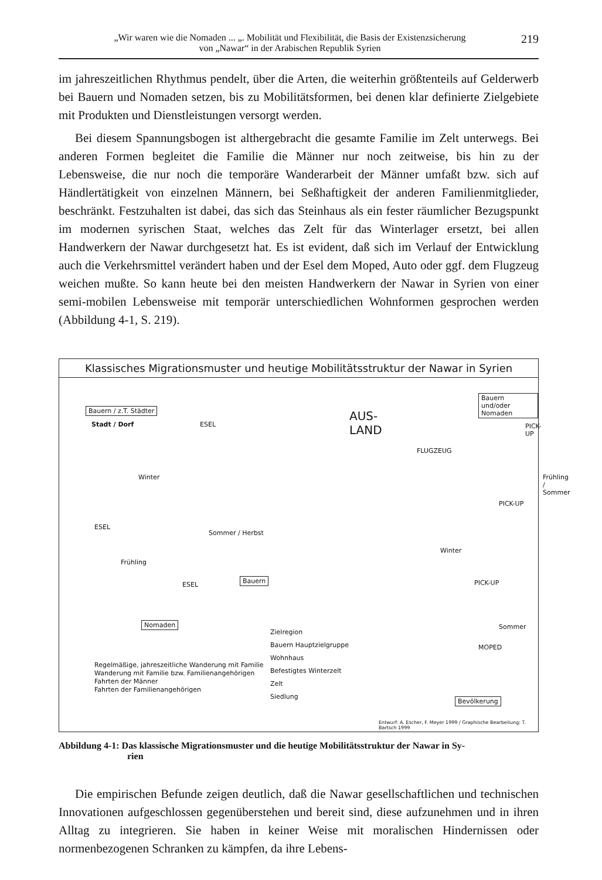„Wir waren wie die Nomaden ... „. Mobilität und Flexibilität, die Basis der Existenzsicherung
von „Nawar“ in der Arabischen Republik Syrien
219
im jahreszeitlichen Rhythmus pendelt, über die Arten, die weiterhin größtenteils auf Gelderwerb bei Bauern und Nomaden setzen, bis zu Mobilitätsformen, bei denen klar definierte Zielgebiete mit Produkten und Dienstleistungen versorgt werden.
Bei diesem Spannungsbogen ist althergebracht die gesamte Familie im Zelt unterwegs. Bei anderen Formen begleitet die Familie die Männer nur noch zeitweise, bis hin zu der Lebensweise, die nur noch die temporäre Wanderarbeit der Männer umfaßt bzw. sich auf Händlertätigkeit von einzelnen Männern, bei Seßhaftigkeit der anderen Familienmitglieder, beschränkt. Festzuhalten ist dabei, das sich das Steinhaus als ein fester räumlicher Bezugspunkt im modernen syrischen Staat, welches das Zelt für das Winterlager ersetzt, bei allen Handwerkern der Nawar durchgesetzt hat. Es ist evident, daß sich im Verlauf der Entwicklung auch die Verkehrsmittel verändert haben und der Esel dem Moped, Auto oder ggf. dem Flugzeug weichen mußte. So kann heute bei den meisten Handwerkern der Nawar in Syrien von einer semi-mobilen Lebensweise mit temporär unterschiedlichen Wohnformen gesprochen werden (Abbildung 4-1, S. 219).
Klassisches Migrationsmuster und heutige Mobilitätsstruktur der Nawar in Syrien
Bauern / z.T. Städter
Stadt / Dorf
Winter
ESEL
ESEL
Sommer / Herbst
Frühling
Bauern
ESEL
Nomaden
Bauern und/oder Nomaden
AUS-
LAND
PICK-UP
FLUGZEUG
Frühling / Sommer
PICK-UP
Winter
PICK-UP
Sommer
MOPED
Bevölkerung
Regelmäßige, jahreszeitliche Wanderung mit Familie
Wanderung mit Familie bzw. Familienangehörigen
Fahrten der Männer
Fahrten der Familienangehörigen
Zielregion
Bauern Hauptzielgruppe
Wohnhaus
Befestigtes Winterzelt
Zelt
Siedlung
Entwurf: A. Escher, F. Meyer 1999 / Graphische Bearbeitung: T. Bartsch 1999
Abbildung 4-1: Das klassische Migrationsmuster und die heutige Mobilitätsstruktur der Nawar in Sy-
rien
Die empirischen Befunde zeigen deutlich, daß die Nawar gesellschaftlichen und technischen Innovationen aufgeschlossen gegenüberstehen und bereit sind, diese aufzunehmen und in ihren Alltag zu integrieren. Sie haben in keiner Weise mit moralischen Hindernissen oder normenbezogenen Schranken zu kämpfen, da ihre Lebens-